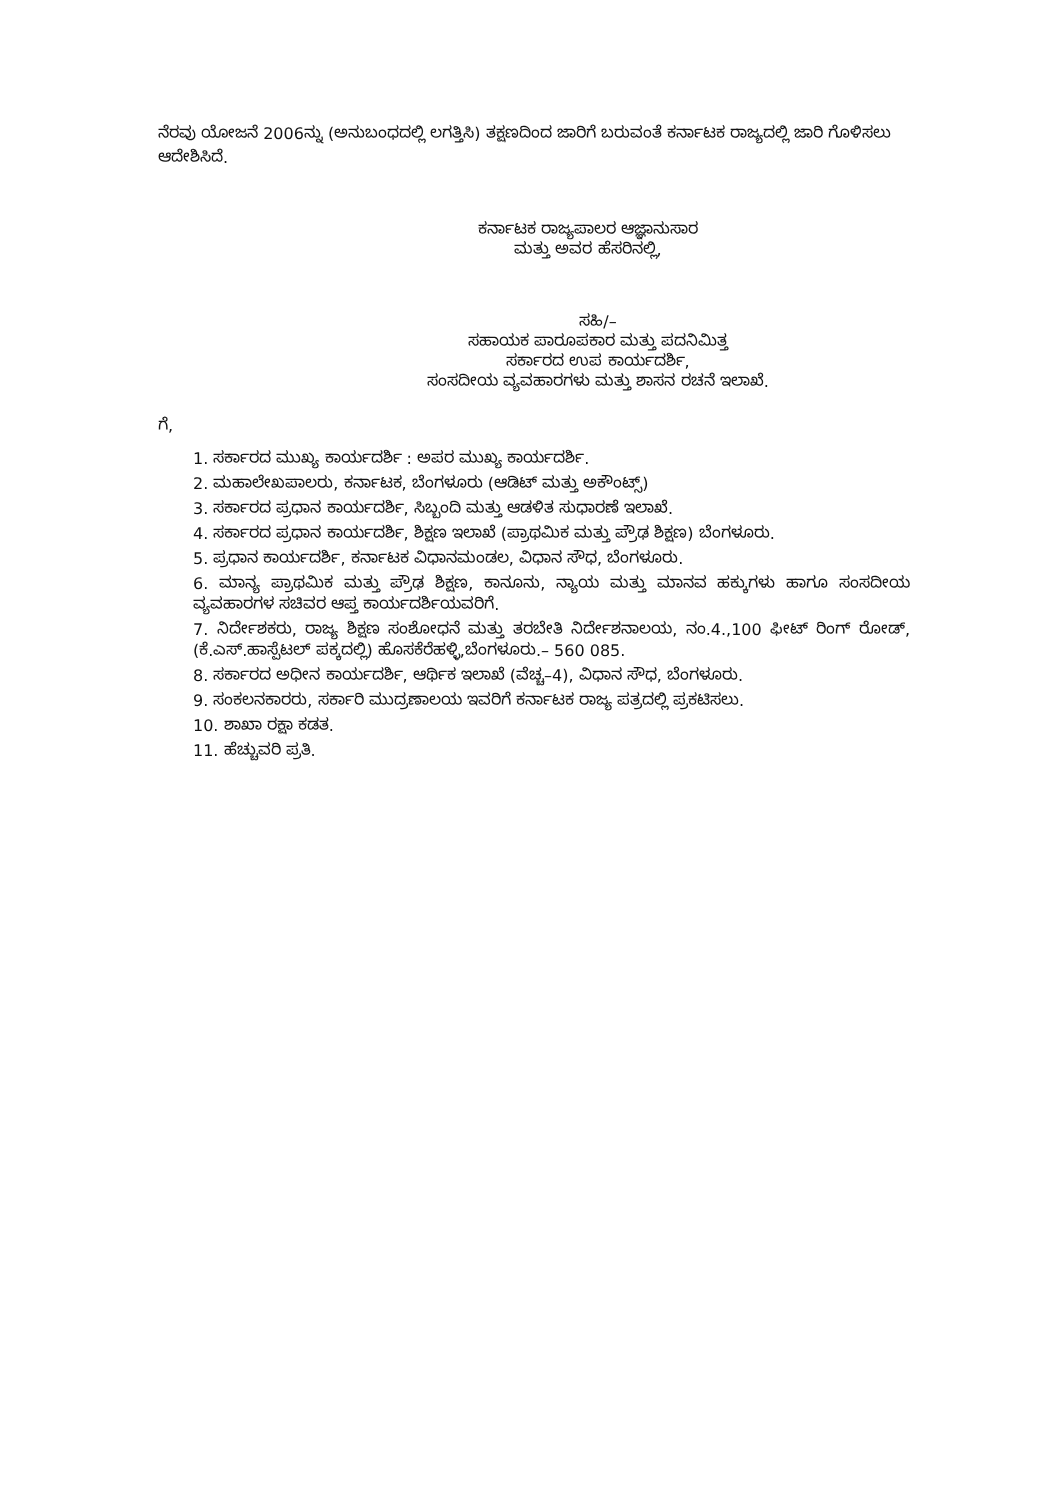ನೆರವು ಯೋಜನೆ 2006ನ್ನು (ಅನುಬಂಧದಲ್ಲಿ ಲಗತ್ತಿಸಿ) ತಕ್ಷಣದಿಂದ ಜಾರಿಗೆ ಬರುವಂತೆ ಕರ್ನಾಟಕ ರಾಜ್ಯದಲ್ಲಿ ಜಾರಿ ಗೊಳಿಸಲು ಆದೇಶಿಸಿದೆ.
ಕರ್ನಾಟಕ ರಾಜ್ಯಪಾಲರ ಆಜ್ಞಾನುಸಾರ
ಮತ್ತು ಅವರ ಹೆಸರಿನಲ್ಲಿ,
ಸಹಿ/–
ಸಹಾಯಕ ಪಾರೂಪಕಾರ ಮತ್ತು ಪದನಿಮಿತ್ತ
ಸರ್ಕಾರದ ಉಪ ಕಾರ್ಯದರ್ಶಿ,
ಸಂಸದೀಯ ವ್ಯವಹಾರಗಳು ಮತ್ತು ಶಾಸನ ರಚನೆ ಇಲಾಖೆ.
ಗೆ,
1. ಸರ್ಕಾರದ ಮುಖ್ಯ ಕಾರ್ಯದರ್ಶಿ : ಅಪರ ಮುಖ್ಯ ಕಾರ್ಯದರ್ಶಿ.
2. ಮಹಾಲೇಖಪಾಲರು, ಕರ್ನಾಟಕ, ಬೆಂಗಳೂರು (ಆಡಿಟ್ ಮತ್ತು ಅಕೌಂಟ್ಸ್)
3. ಸರ್ಕಾರದ ಪ್ರಧಾನ ಕಾರ್ಯದರ್ಶಿ, ಸಿಬ್ಬಂದಿ ಮತ್ತು ಆಡಳಿತ ಸುಧಾರಣೆ ಇಲಾಖೆ.
4. ಸರ್ಕಾರದ ಪ್ರಧಾನ ಕಾರ್ಯದರ್ಶಿ, ಶಿಕ್ಷಣ ಇಲಾಖೆ (ಪ್ರಾಥಮಿಕ ಮತ್ತು ಪ್ರೌಢ ಶಿಕ್ಷಣ) ಬೆಂಗಳೂರು.
5. ಪ್ರಧಾನ ಕಾರ್ಯದರ್ಶಿ, ಕರ್ನಾಟಕ ವಿಧಾನಮಂಡಲ, ವಿಧಾನ ಸೌಧ, ಬೆಂಗಳೂರು.
6. ಮಾನ್ಯ ಪ್ರಾಥಮಿಕ ಮತ್ತು ಪ್ರೌಢ ಶಿಕ್ಷಣ, ಕಾನೂನು, ನ್ಯಾಯ ಮತ್ತು ಮಾನವ ಹಕ್ಕುಗಳು ಹಾಗೂ ಸಂಸದೀಯ ವ್ಯವಹಾರಗಳ ಸಚಿವರ ಆಪ್ತ ಕಾರ್ಯದರ್ಶಿಯವರಿಗೆ.
7. ನಿರ್ದೇಶಕರು, ರಾಜ್ಯ ಶಿಕ್ಷಣ ಸಂಶೋಧನೆ ಮತ್ತು ತರಬೇತಿ ನಿರ್ದೇಶನಾಲಯ, ನಂ.4.,100 ಫೀಟ್ ರಿಂಗ್ ರೋಡ್, (ಕೆ.ಎಸ್.ಹಾಸ್ಪೆಟಲ್ ಪಕ್ಕದಲ್ಲಿ) ಹೊಸಕೆರೆಹಳ್ಳಿ,ಬೆಂಗಳೂರು.– 560 085.
8. ಸರ್ಕಾರದ ಅಧೀನ ಕಾರ್ಯದರ್ಶಿ, ಆರ್ಥಿಕ ಇಲಾಖೆ (ವೆಚ್ಚ–4), ವಿಧಾನ ಸೌಧ, ಬೆಂಗಳೂರು.
9. ಸಂಕಲನಕಾರರು, ಸರ್ಕಾರಿ ಮುದ್ರಣಾಲಯ ಇವರಿಗೆ ಕರ್ನಾಟಕ ರಾಜ್ಯ ಪತ್ರದಲ್ಲಿ ಪ್ರಕಟಿಸಲು.
10. ಶಾಖಾ ರಕ್ಷಾ ಕಡತ.
11. ಹೆಚ್ಚುವರಿ ಪ್ರತಿ.